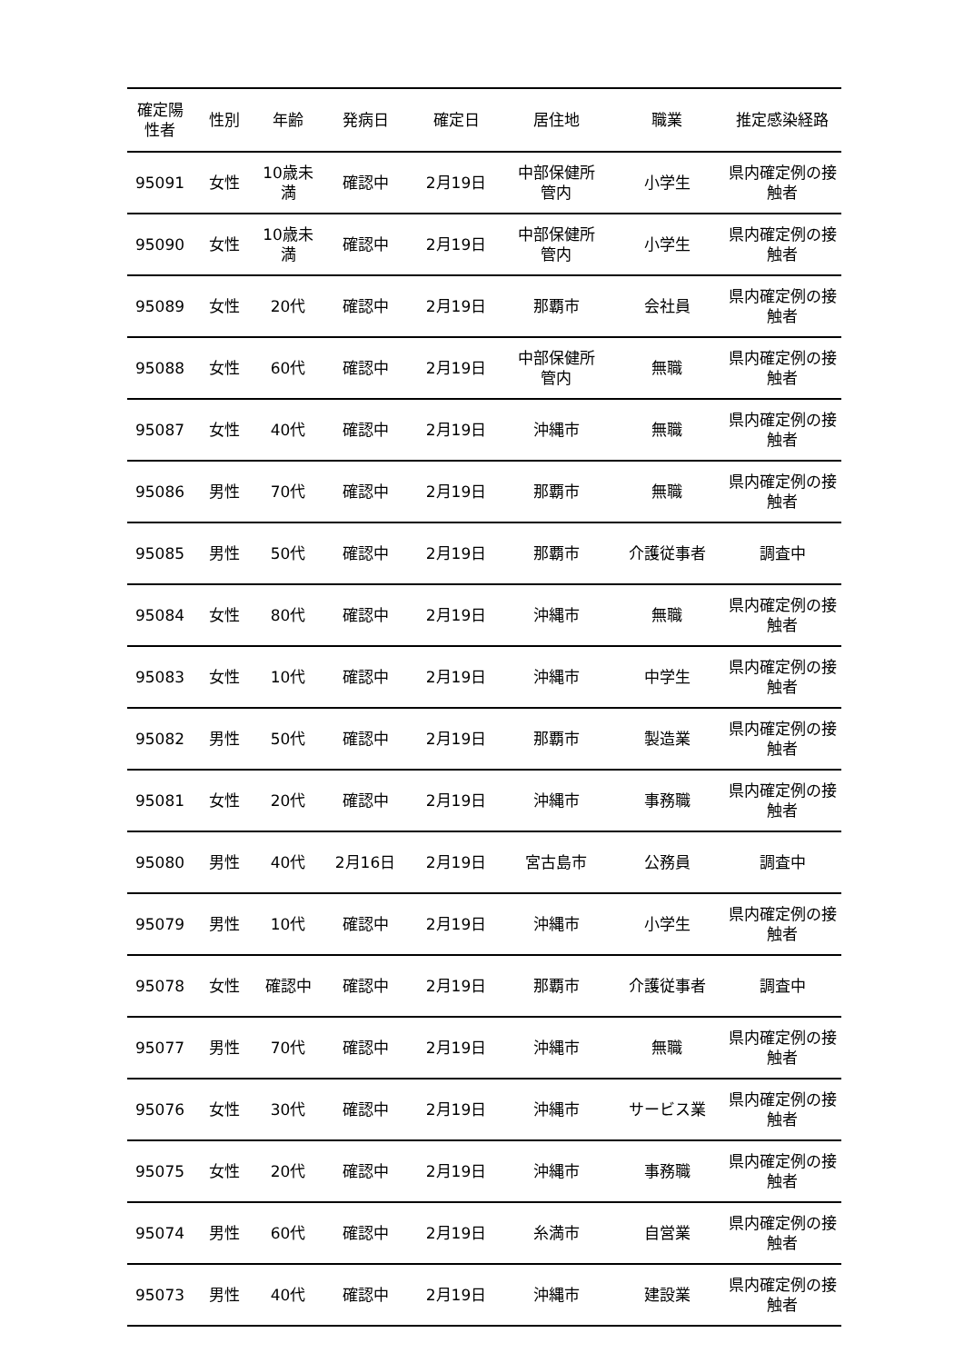| 確定陽 性者 | 性別 | 年齢 | 発病日 | 確定日 | 居住地 | 職業 | 推定感染経路 |
| --- | --- | --- | --- | --- | --- | --- | --- |
| 95091 | 女性 | 10歳未 満 | 確認中 | 2月19日 | 中部保健所 管内 | 小学生 | 県内確定例の接 触者 |
| 95090 | 女性 | 10歳未 満 | 確認中 | 2月19日 | 中部保健所 管内 | 小学生 | 県内確定例の接 触者 |
| 95089 | 女性 | 20代 | 確認中 | 2月19日 | 那覇市 | 会社員 | 県内確定例の接 触者 |
| 95088 | 女性 | 60代 | 確認中 | 2月19日 | 中部保健所 管内 | 無職 | 県内確定例の接 触者 |
| 95087 | 女性 | 40代 | 確認中 | 2月19日 | 沖縄市 | 無職 | 県内確定例の接 触者 |
| 95086 | 男性 | 70代 | 確認中 | 2月19日 | 那覇市 | 無職 | 県内確定例の接 触者 |
| 95085 | 男性 | 50代 | 確認中 | 2月19日 | 那覇市 | 介護従事者 | 調査中 |
| 95084 | 女性 | 80代 | 確認中 | 2月19日 | 沖縄市 | 無職 | 県内確定例の接 触者 |
| 95083 | 女性 | 10代 | 確認中 | 2月19日 | 沖縄市 | 中学生 | 県内確定例の接 触者 |
| 95082 | 男性 | 50代 | 確認中 | 2月19日 | 那覇市 | 製造業 | 県内確定例の接 触者 |
| 95081 | 女性 | 20代 | 確認中 | 2月19日 | 沖縄市 | 事務職 | 県内確定例の接 触者 |
| 95080 | 男性 | 40代 | 2月16日 | 2月19日 | 宮古島市 | 公務員 | 調査中 |
| 95079 | 男性 | 10代 | 確認中 | 2月19日 | 沖縄市 | 小学生 | 県内確定例の接 触者 |
| 95078 | 女性 | 確認中 | 確認中 | 2月19日 | 那覇市 | 介護従事者 | 調査中 |
| 95077 | 男性 | 70代 | 確認中 | 2月19日 | 沖縄市 | 無職 | 県内確定例の接 触者 |
| 95076 | 女性 | 30代 | 確認中 | 2月19日 | 沖縄市 | サービス業 | 県内確定例の接 触者 |
| 95075 | 女性 | 20代 | 確認中 | 2月19日 | 沖縄市 | 事務職 | 県内確定例の接 触者 |
| 95074 | 男性 | 60代 | 確認中 | 2月19日 | 糸満市 | 自営業 | 県内確定例の接 触者 |
| 95073 | 男性 | 40代 | 確認中 | 2月19日 | 沖縄市 | 建設業 | 県内確定例の接 触者 |